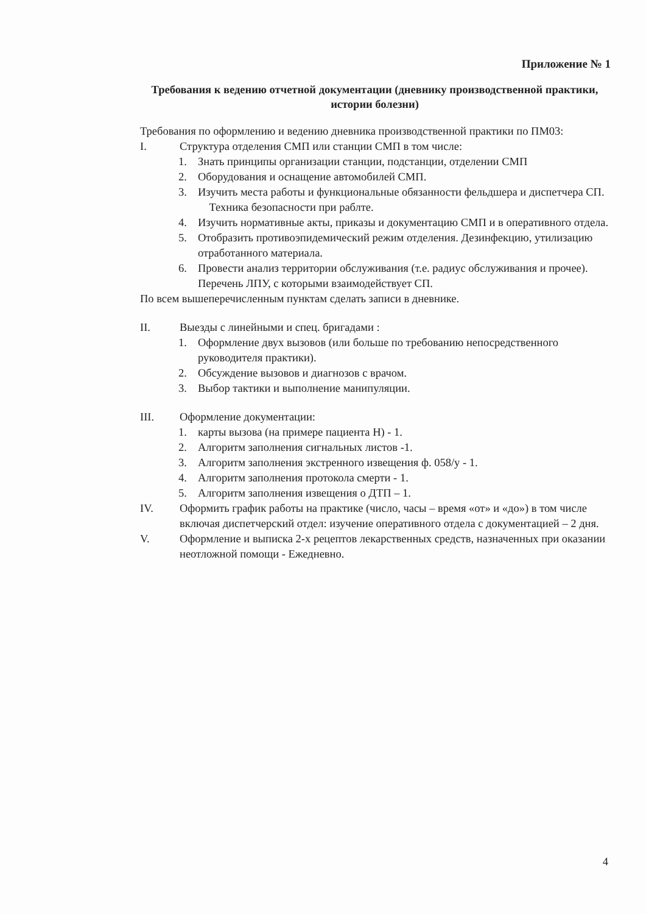Приложение № 1
Требования к ведению отчетной документации (дневнику производственной практики, истории болезни)
Требования по оформлению и ведению дневника производственной практики по ПМ03:
I. Структура отделения СМП или станции СМП в том числе:
1. Знать принципы организации станции, подстанции, отделении СМП
2. Оборудования и оснащение автомобилей СМП.
3. Изучить места работы и функциональные обязанности фельдшера и диспетчера СП.
Техника безопасности при раблте.
4. Изучить нормативные акты, приказы и документацию СМП и в оперативного отдела.
5. Отобразить противоэпидемический режим отделения. Дезинфекцию, утилизацию отработанного материала.
6. Провести анализ территории обслуживания (т.е. радиус обслуживания и прочее). Перечень ЛПУ, с которыми взаимодействует СП.
По всем вышеперечисленным пунктам сделать записи в дневнике.
II. Выезды с линейными и спец. бригадами :
1. Оформление двух вызовов (или больше по требованию непосредственного руководителя практики).
2. Обсуждение вызовов и диагнозов с врачом.
3. Выбор тактики и выполнение манипуляции.
III. Оформление документации:
1. карты вызова (на примере пациента Н) - 1.
2. Алгоритм заполнения сигнальных листов -1.
3. Алгоритм заполнения экстренного извещения ф. 058/у - 1.
4. Алгоритм заполнения протокола смерти - 1.
5. Алгоритм заполнения извещения о ДТП – 1.
IV. Оформить график работы на практике (число, часы – время «от» и «до») в том числе включая диспетчерский отдел: изучение оперативного отдела с документацией – 2 дня.
V. Оформление и выписка 2-х рецептов лекарственных средств, назначенных при оказании неотложной помощи - Ежедневно.
4